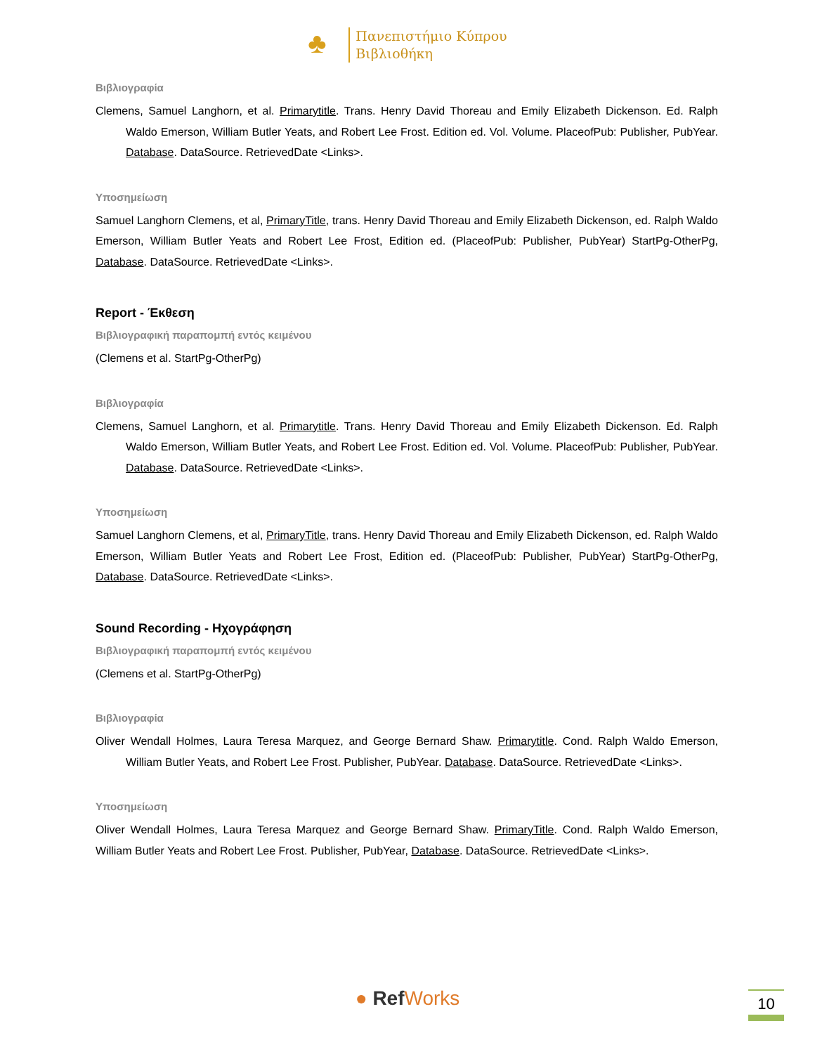♣
Πανεπιστήμιο Κύπρου
Βιβλιοθήκη
Βιβλιογραφία
Clemens, Samuel Langhorn, et al. Primarytitle. Trans. Henry David Thoreau and Emily Elizabeth Dickenson. Ed. Ralph Waldo Emerson, William Butler Yeats, and Robert Lee Frost. Edition ed. Vol. Volume. PlaceofPub: Publisher, PubYear. Database. DataSource. RetrievedDate <Links>.
Υποσημείωση
Samuel Langhorn Clemens, et al, PrimaryTitle, trans. Henry David Thoreau and Emily Elizabeth Dickenson, ed. Ralph Waldo Emerson, William Butler Yeats and Robert Lee Frost, Edition ed. (PlaceofPub: Publisher, PubYear) StartPg-OtherPg, Database. DataSource. RetrievedDate <Links>.
Report - Έκθεση
Βιβλιογραφική παραπομπή εντός κειμένου
(Clemens et al. StartPg-OtherPg)
Βιβλιογραφία
Clemens, Samuel Langhorn, et al. Primarytitle. Trans. Henry David Thoreau and Emily Elizabeth Dickenson. Ed. Ralph Waldo Emerson, William Butler Yeats, and Robert Lee Frost. Edition ed. Vol. Volume. PlaceofPub: Publisher, PubYear. Database. DataSource. RetrievedDate <Links>.
Υποσημείωση
Samuel Langhorn Clemens, et al, PrimaryTitle, trans. Henry David Thoreau and Emily Elizabeth Dickenson, ed. Ralph Waldo Emerson, William Butler Yeats and Robert Lee Frost, Edition ed. (PlaceofPub: Publisher, PubYear) StartPg-OtherPg, Database. DataSource. RetrievedDate <Links>.
Sound Recording - Ηχογράφηση
Βιβλιογραφική παραπομπή εντός κειμένου
(Clemens et al. StartPg-OtherPg)
Βιβλιογραφία
Oliver Wendall Holmes, Laura Teresa Marquez, and George Bernard Shaw. Primarytitle. Cond. Ralph Waldo Emerson, William Butler Yeats, and Robert Lee Frost. Publisher, PubYear. Database. DataSource. RetrievedDate <Links>.
Υποσημείωση
Oliver Wendall Holmes, Laura Teresa Marquez and George Bernard Shaw. PrimaryTitle. Cond. Ralph Waldo Emerson, William Butler Yeats and Robert Lee Frost. Publisher, PubYear, Database. DataSource. RetrievedDate <Links>.
● Ref Works 10